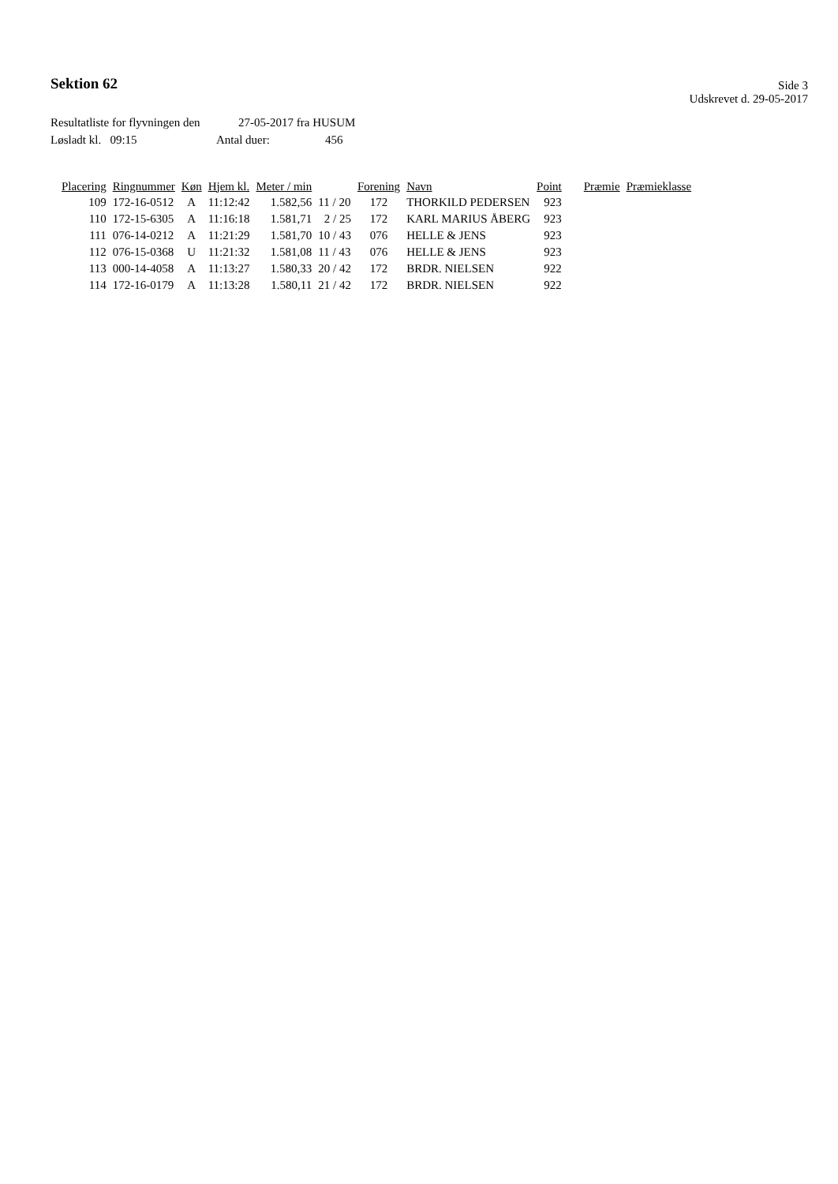Sektion 62
Side 3
Udskrevet d. 29-05-2017
Resultatliste for flyvningen den 27-05-2017 fra HUSUM
Løsladt kl. 09:15 Antal duer: 456
| Placering | Ringnummer | Køn | Hjem kl. | Meter / min | | Forening | Navn | Point | Præmie | Præmieklasse |
| --- | --- | --- | --- | --- | --- | --- | --- | --- | --- | --- |
| 109 | 172-16-0512 | A | 11:12:42 | 1.582,56 | 11 / 20 | 172 | THORKILD PEDERSEN | 923 | | |
| 110 | 172-15-6305 | A | 11:16:18 | 1.581,71 | 2 / 25 | 172 | KARL MARIUS ÅBERG | 923 | | |
| 111 | 076-14-0212 | A | 11:21:29 | 1.581,70 | 10 / 43 | 076 | HELLE & JENS | 923 | | |
| 112 | 076-15-0368 | U | 11:21:32 | 1.581,08 | 11 / 43 | 076 | HELLE & JENS | 923 | | |
| 113 | 000-14-4058 | A | 11:13:27 | 1.580,33 | 20 / 42 | 172 | BRDR. NIELSEN | 922 | | |
| 114 | 172-16-0179 | A | 11:13:28 | 1.580,11 | 21 / 42 | 172 | BRDR. NIELSEN | 922 | | |